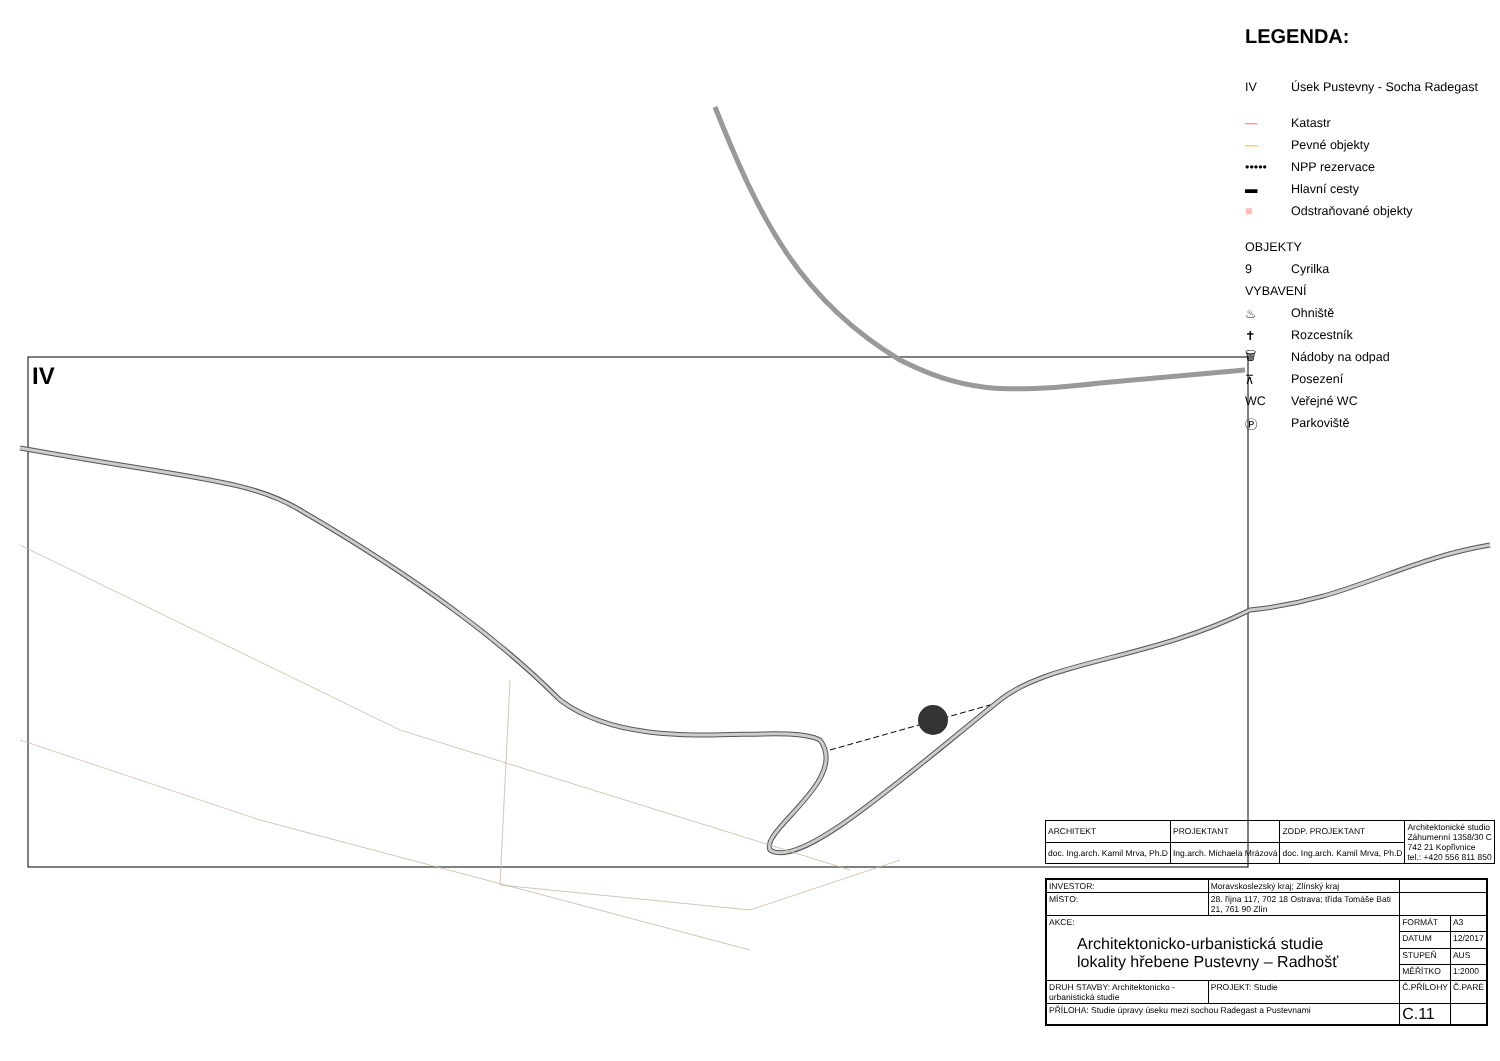IV
LEGENDA:
IV Úsek Pustevny - Socha Radegast
— Katastr
— Pevné objekty
••••• NPP rezervace
▬ Hlavní cesty
■ Odstraňované objekty
OBJEKTY
9 Cyrilka
VYBAVENÍ
♨ Ohniště
✝ Rozcestník
🗑 Nádoby na odpad
⊼ Posezení
WC Veřejné WC
Ⓟ Parkoviště
| ARCHITEKT | PROJEKTANT | ZODP. PROJEKTANT | Architektonické studio Záhumenní 1358/30 C 742 21 Kopřivnice tel.: +420 556 811 850 |
| doc. Ing.arch. Kamil Mrva, Ph.D | Ing.arch. Michaela Mrázová | doc. Ing.arch. Kamil Mrva, Ph.D | |
| INVESTOR: | Moravskoslezský kraj; Zlínský kraj | | | |
| MÍSTO: | 28. října 117, 702 18 Ostrava; třída Tomáše Bati 21, 761 90 Zlín | | | |
| AKCE: Architektonicko-urbanistická studie lokality hřebene Pustevny – Radhošť | | | FORMÁT | A3 |
| | | | DATUM | 12/2017 |
| | | | STUPEŇ | AUS |
| | | | MĚŘÍTKO | 1:2000 |
| DRUH STAVBY: Architektonicko - urbanistická studie | | PROJEKT: Studie | Č.PŘÍLOHY | Č.PARÉ |
| PŘÍLOHA: Studie úpravy úseku mezi sochou Radegast a Pustevnami | | | C.11 | |